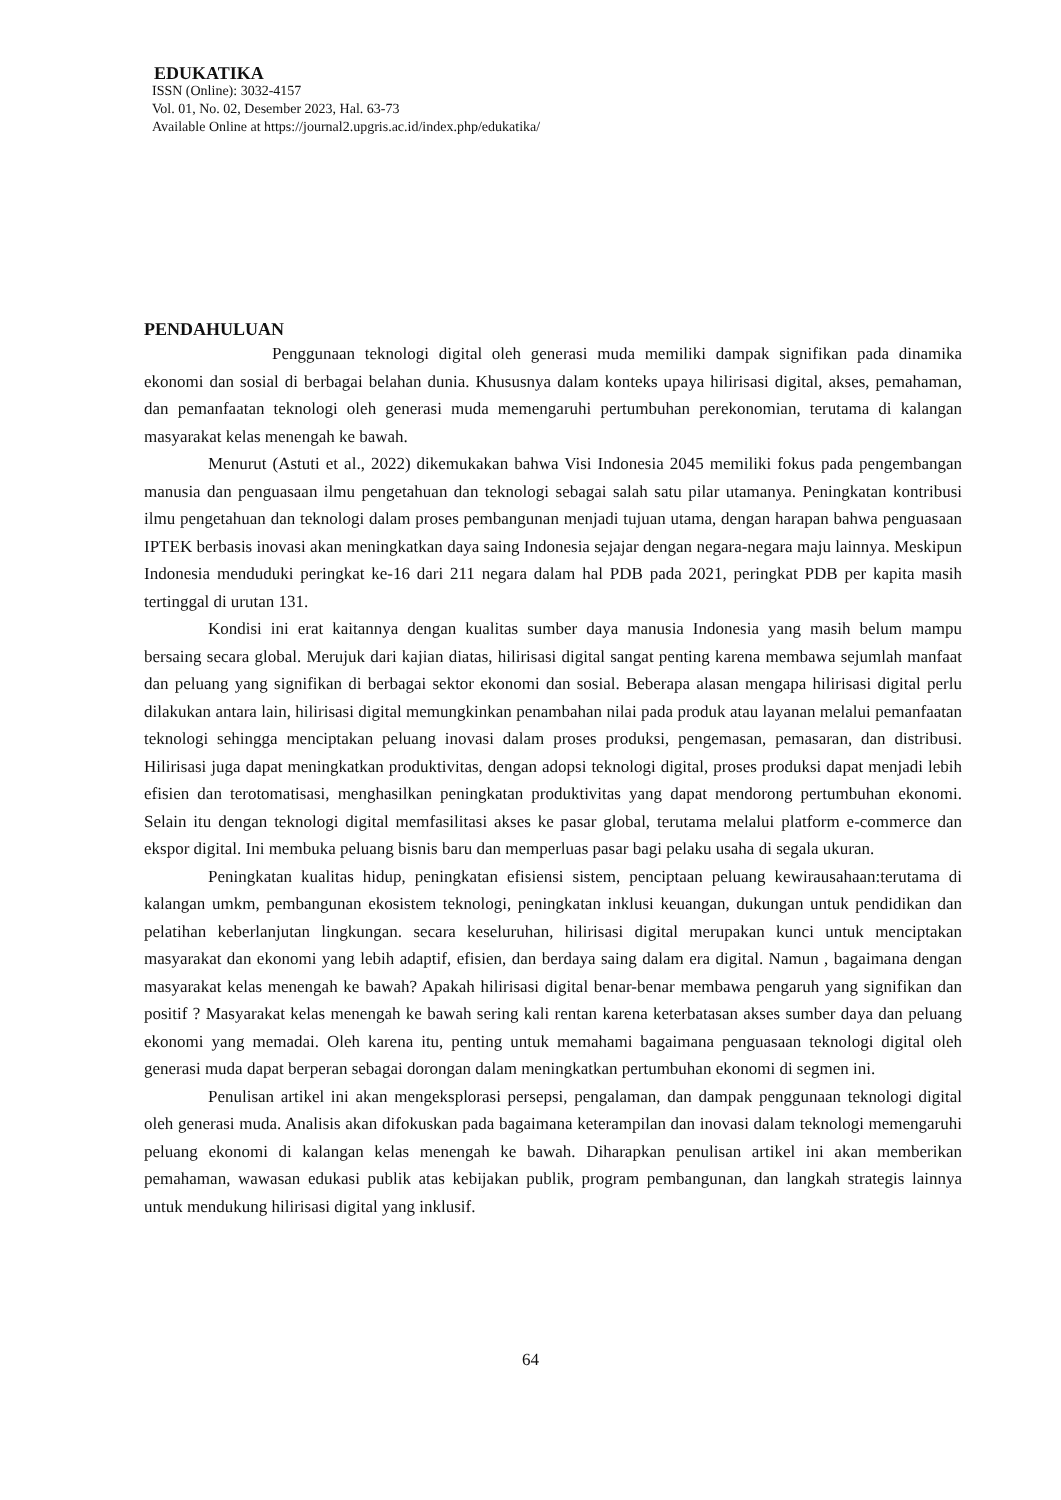EDUKATIKA
ISSN (Online): 3032-4157
Vol. 01, No. 02, Desember 2023, Hal. 63-73
Available Online at https://journal2.upgris.ac.id/index.php/edukatika/
PENDAHULUAN
Penggunaan teknologi digital oleh generasi muda memiliki dampak signifikan pada dinamika ekonomi dan sosial di berbagai belahan dunia. Khususnya dalam konteks upaya hilirisasi digital, akses, pemahaman, dan pemanfaatan teknologi oleh generasi muda memengaruhi pertumbuhan perekonomian, terutama di kalangan masyarakat kelas menengah ke bawah.
Menurut (Astuti et al., 2022) dikemukakan bahwa Visi Indonesia 2045 memiliki fokus pada pengembangan manusia dan penguasaan ilmu pengetahuan dan teknologi sebagai salah satu pilar utamanya. Peningkatan kontribusi ilmu pengetahuan dan teknologi dalam proses pembangunan menjadi tujuan utama, dengan harapan bahwa penguasaan IPTEK berbasis inovasi akan meningkatkan daya saing Indonesia sejajar dengan negara-negara maju lainnya. Meskipun Indonesia menduduki peringkat ke-16 dari 211 negara dalam hal PDB pada 2021, peringkat PDB per kapita masih tertinggal di urutan 131.
Kondisi ini erat kaitannya dengan kualitas sumber daya manusia Indonesia yang masih belum mampu bersaing secara global. Merujuk dari kajian diatas, hilirisasi digital sangat penting karena membawa sejumlah manfaat dan peluang yang signifikan di berbagai sektor ekonomi dan sosial. Beberapa alasan mengapa hilirisasi digital perlu dilakukan antara lain, hilirisasi digital memungkinkan penambahan nilai pada produk atau layanan melalui pemanfaatan teknologi sehingga menciptakan peluang inovasi dalam proses produksi, pengemasan, pemasaran, dan distribusi. Hilirisasi juga dapat meningkatkan produktivitas, dengan adopsi teknologi digital, proses produksi dapat menjadi lebih efisien dan terotomatisasi, menghasilkan peningkatan produktivitas yang dapat mendorong pertumbuhan ekonomi. Selain itu dengan teknologi digital memfasilitasi akses ke pasar global, terutama melalui platform e-commerce dan ekspor digital. Ini membuka peluang bisnis baru dan memperluas pasar bagi pelaku usaha di segala ukuran.
Peningkatan kualitas hidup, peningkatan efisiensi sistem, penciptaan peluang kewirausahaan:terutama di kalangan umkm, pembangunan ekosistem teknologi, peningkatan inklusi keuangan, dukungan untuk pendidikan dan pelatihan keberlanjutan lingkungan. secara keseluruhan, hilirisasi digital merupakan kunci untuk menciptakan masyarakat dan ekonomi yang lebih adaptif, efisien, dan berdaya saing dalam era digital. Namun , bagaimana dengan masyarakat kelas menengah ke bawah? Apakah hilirisasi digital benar-benar membawa pengaruh yang signifikan dan positif ? Masyarakat kelas menengah ke bawah sering kali rentan karena keterbatasan akses sumber daya dan peluang ekonomi yang memadai. Oleh karena itu, penting untuk memahami bagaimana penguasaan teknologi digital oleh generasi muda dapat berperan sebagai dorongan dalam meningkatkan pertumbuhan ekonomi di segmen ini.
Penulisan artikel ini akan mengeksplorasi persepsi, pengalaman, dan dampak penggunaan teknologi digital oleh generasi muda. Analisis akan difokuskan pada bagaimana keterampilan dan inovasi dalam teknologi memengaruhi peluang ekonomi di kalangan kelas menengah ke bawah. Diharapkan penulisan artikel ini akan memberikan pemahaman, wawasan edukasi publik atas kebijakan publik, program pembangunan, dan langkah strategis lainnya untuk mendukung hilirisasi digital yang inklusif.
64